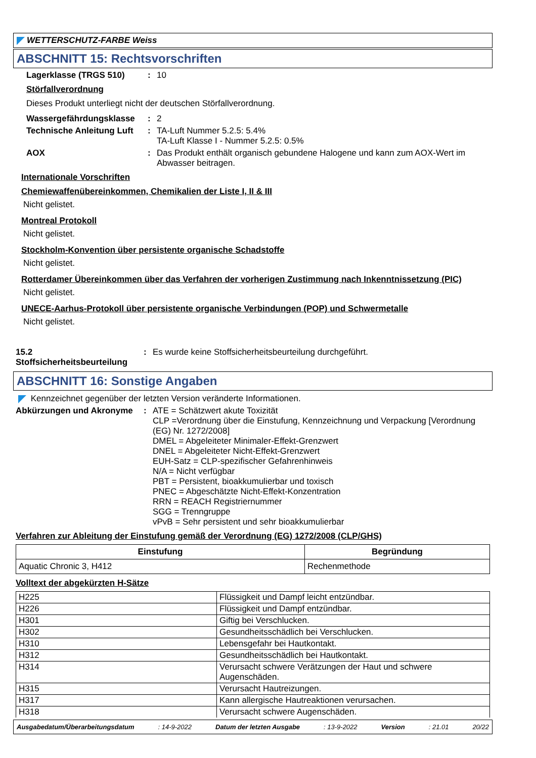WETTERSCHUTZ-FARBE Weiss
ABSCHNITT 15: Rechtsvorschriften
Lagerklasse (TRGS 510) : 10
Störfallverordnung
Dieses Produkt unterliegt nicht der deutschen Störfallverordnung.
Wassergefährdungsklasse : 2
Technische Anleitung Luft
: TA-Luft Nummer 5.2.5: 5.4%
TA-Luft Klasse I - Nummer 5.2.5: 0.5%
AOX : Das Produkt enthält organisch gebundene Halogene und kann zum AOX-Wert im Abwasser beitragen.
Internationale Vorschriften
Chemiewaffenübereinkommen, Chemikalien der Liste I, II & III
Nicht gelistet.
Montreal Protokoll
Nicht gelistet.
Stockholm-Konvention über persistente organische Schadstoffe
Nicht gelistet.
Rotterdamer Übereinkommen über das Verfahren der vorherigen Zustimmung nach Inkenntnissetzung (PIC)
Nicht gelistet.
UNECE-Aarhus-Protokoll über persistente organische Verbindungen (POP) und Schwermetalle
Nicht gelistet.
15.2 Stoffsicherheitsbeurteilung
: Es wurde keine Stoffsicherheitsbeurteilung durchgeführt.
ABSCHNITT 16: Sonstige Angaben
Kennzeichnet gegenüber der letzten Version veränderte Informationen.
Abkürzungen und Akronyme :
ATE = Schätzwert akute Toxizität
CLP =Verordnung über die Einstufung, Kennzeichnung und Verpackung [Verordnung (EG) Nr. 1272/2008]
DMEL = Abgeleiteter Minimaler-Effekt-Grenzwert
DNEL = Abgeleiteter Nicht-Effekt-Grenzwert
EUH-Satz = CLP-spezifischer Gefahrenhinweis
N/A = Nicht verfügbar
PBT = Persistent, bioakkumulierbar und toxisch
PNEC = Abgeschätzte Nicht-Effekt-Konzentration
RRN = REACH Registriernummer
SGG = Trenngruppe
vPvB = Sehr persistent und sehr bioakkumulierbar
Verfahren zur Ableitung der Einstufung gemäß der Verordnung (EG) 1272/2008 (CLP/GHS)
| Einstufung | Begründung |
| --- | --- |
| Aquatic Chronic 3, H412 | Rechenmethode |
Volltext der abgekürzten H-Sätze
| H225 | Flüssigkeit und Dampf leicht entzündbar. |
| H226 | Flüssigkeit und Dampf entzündbar. |
| H301 | Giftig bei Verschlucken. |
| H302 | Gesundheitsschädlich bei Verschlucken. |
| H310 | Lebensgefahr bei Hautkontakt. |
| H312 | Gesundheitsschädlich bei Hautkontakt. |
| H314 | Verursacht schwere Verätzungen der Haut und schwere Augenschäden. |
| H315 | Verursacht Hautreizungen. |
| H317 | Kann allergische Hautreaktionen verursachen. |
| H318 | Verursacht schwere Augenschäden. |
Ausgabedatum/Überarbeitungsdatum : 14-9-2022 Datum der letzten Ausgabe : 13-9-2022 Version : 21.01 20/22